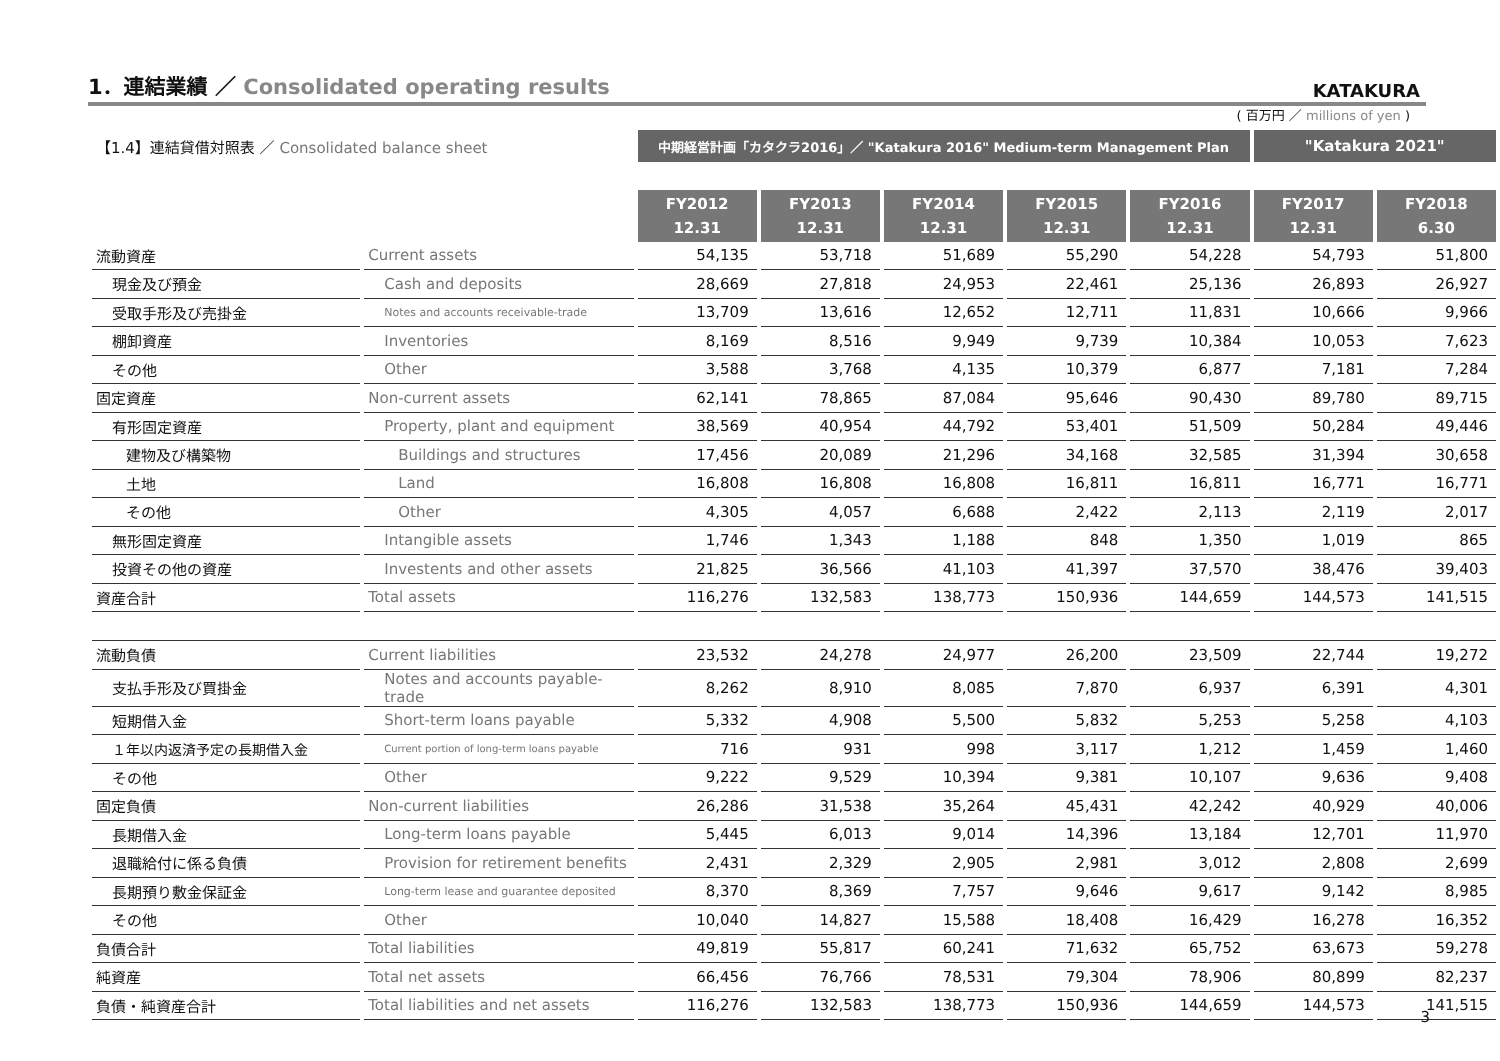1．連結業績 ／ Consolidated operating results KATAKURA
( 百万円 ／ millions of yen )
| 【1.4】連結貸借対照表 ／ Consolidated balance sheet | | 中期経営計画「カタクラ2016」／ "Katakura 2016" Medium-term Management Plan | | | | | "Katakura 2021" | |
| | | FY2012 12.31 | FY2013 12.31 | FY2014 12.31 | FY2015 12.31 | FY2016 12.31 | FY2017 12.31 | FY2018 6.30 |
| 流動資産 | Current assets | 54,135 | 53,718 | 51,689 | 55,290 | 54,228 | 54,793 | 51,800 |
| 現金及び預金 | Cash and deposits | 28,669 | 27,818 | 24,953 | 22,461 | 25,136 | 26,893 | 26,927 |
| 受取手形及び売掛金 | Notes and accounts receivable-trade | 13,709 | 13,616 | 12,652 | 12,711 | 11,831 | 10,666 | 9,966 |
| 棚卸資産 | Inventories | 8,169 | 8,516 | 9,949 | 9,739 | 10,384 | 10,053 | 7,623 |
| その他 | Other | 3,588 | 3,768 | 4,135 | 10,379 | 6,877 | 7,181 | 7,284 |
| 固定資産 | Non-current assets | 62,141 | 78,865 | 87,084 | 95,646 | 90,430 | 89,780 | 89,715 |
| 有形固定資産 | Property, plant and equipment | 38,569 | 40,954 | 44,792 | 53,401 | 51,509 | 50,284 | 49,446 |
| 建物及び構築物 | Buildings and structures | 17,456 | 20,089 | 21,296 | 34,168 | 32,585 | 31,394 | 30,658 |
| 土地 | Land | 16,808 | 16,808 | 16,808 | 16,811 | 16,811 | 16,771 | 16,771 |
| その他 | Other | 4,305 | 4,057 | 6,688 | 2,422 | 2,113 | 2,119 | 2,017 |
| 無形固定資産 | Intangible assets | 1,746 | 1,343 | 1,188 | 848 | 1,350 | 1,019 | 865 |
| 投資その他の資産 | Investents and other assets | 21,825 | 36,566 | 41,103 | 41,397 | 37,570 | 38,476 | 39,403 |
| 資産合計 | Total assets | 116,276 | 132,583 | 138,773 | 150,936 | 144,659 | 144,573 | 141,515 |
| 流動負債 | Current liabilities | 23,532 | 24,278 | 24,977 | 26,200 | 23,509 | 22,744 | 19,272 |
| 支払手形及び買掛金 | Notes and accounts payable-trade | 8,262 | 8,910 | 8,085 | 7,870 | 6,937 | 6,391 | 4,301 |
| 短期借入金 | Short-term loans payable | 5,332 | 4,908 | 5,500 | 5,832 | 5,253 | 5,258 | 4,103 |
| １年以内返済予定の長期借入金 | Current portion of long-term loans payable | 716 | 931 | 998 | 3,117 | 1,212 | 1,459 | 1,460 |
| その他 | Other | 9,222 | 9,529 | 10,394 | 9,381 | 10,107 | 9,636 | 9,408 |
| 固定負債 | Non-current liabilities | 26,286 | 31,538 | 35,264 | 45,431 | 42,242 | 40,929 | 40,006 |
| 長期借入金 | Long-term loans payable | 5,445 | 6,013 | 9,014 | 14,396 | 13,184 | 12,701 | 11,970 |
| 退職給付に係る負債 | Provision for retirement benefits | 2,431 | 2,329 | 2,905 | 2,981 | 3,012 | 2,808 | 2,699 |
| 長期預り敷金保証金 | Long-term lease and guarantee deposited | 8,370 | 8,369 | 7,757 | 9,646 | 9,617 | 9,142 | 8,985 |
| その他 | Other | 10,040 | 14,827 | 15,588 | 18,408 | 16,429 | 16,278 | 16,352 |
| 負債合計 | Total liabilities | 49,819 | 55,817 | 60,241 | 71,632 | 65,752 | 63,673 | 59,278 |
| 純資産 | Total net assets | 66,456 | 76,766 | 78,531 | 79,304 | 78,906 | 80,899 | 82,237 |
| 負債・純資産合計 | Total liabilities and net assets | 116,276 | 132,583 | 138,773 | 150,936 | 144,659 | 144,573 | 141,515 |
3